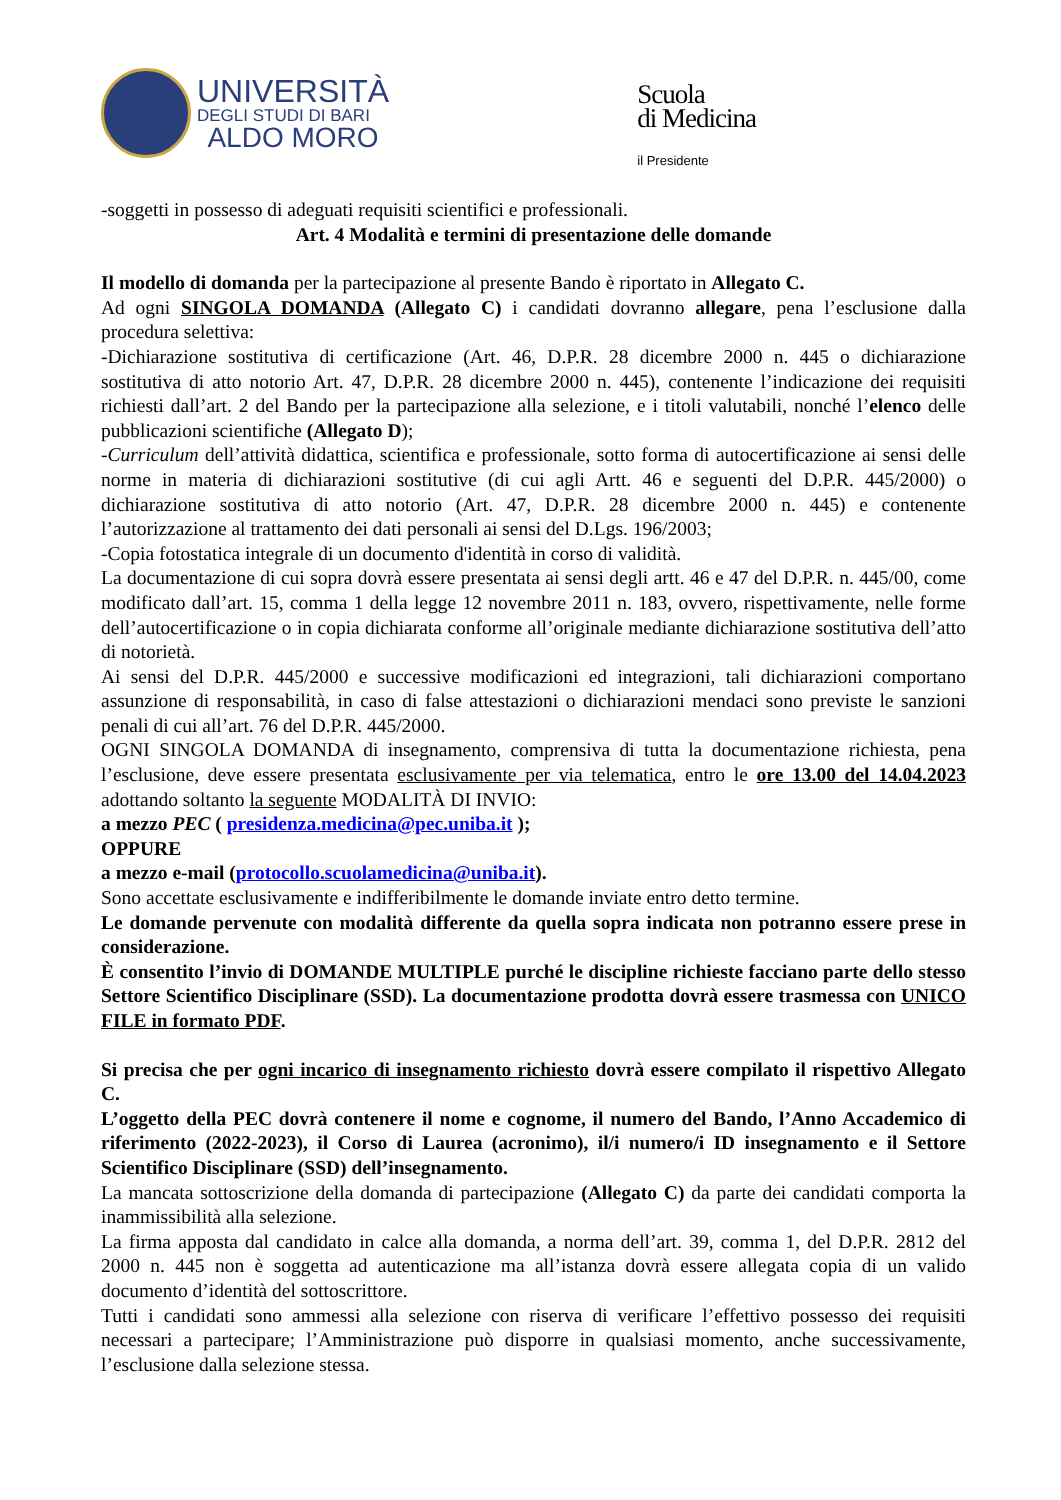UNIVERSITÀ
DEGLI STUDI DI BARI
ALDO MORO
Scuola
di Medicina
il Presidente
-soggetti in possesso di adeguati requisiti scientifici e professionali.
Art. 4 Modalità e termini di presentazione delle domande
Il modello di domanda per la partecipazione al presente Bando è riportato in Allegato C.
Ad ogni SINGOLA DOMANDA (Allegato C) i candidati dovranno allegare, pena l’esclusione dalla procedura selettiva:
-Dichiarazione sostitutiva di certificazione (Art. 46, D.P.R. 28 dicembre 2000 n. 445 o dichiarazione sostitutiva di atto notorio Art. 47, D.P.R. 28 dicembre 2000 n. 445), contenente l’indicazione dei requisiti richiesti dall’art. 2 del Bando per la partecipazione alla selezione, e i titoli valutabili, nonché l’elenco delle pubblicazioni scientifiche (Allegato D);
-Curriculum dell’attività didattica, scientifica e professionale, sotto forma di autocertificazione ai sensi delle norme in materia di dichiarazioni sostitutive (di cui agli Artt. 46 e seguenti del D.P.R. 445/2000) o dichiarazione sostitutiva di atto notorio (Art. 47, D.P.R. 28 dicembre 2000 n. 445) e contenente l’autorizzazione al trattamento dei dati personali ai sensi del D.Lgs. 196/2003;
-Copia fotostatica integrale di un documento d'identità in corso di validità.
La documentazione di cui sopra dovrà essere presentata ai sensi degli artt. 46 e 47 del D.P.R. n. 445/00, come modificato dall’art. 15, comma 1 della legge 12 novembre 2011 n. 183, ovvero, rispettivamente, nelle forme dell’autocertificazione o in copia dichiarata conforme all’originale mediante dichiarazione sostitutiva dell’atto di notorietà.
Ai sensi del D.P.R. 445/2000 e successive modificazioni ed integrazioni, tali dichiarazioni comportano assunzione di responsabilità, in caso di false attestazioni o dichiarazioni mendaci sono previste le sanzioni penali di cui all’art. 76 del D.P.R. 445/2000.
OGNI SINGOLA DOMANDA di insegnamento, comprensiva di tutta la documentazione richiesta, pena l’esclusione, deve essere presentata esclusivamente per via telematica, entro le ore 13.00 del 14.04.2023 adottando soltanto la seguente MODALITÀ DI INVIO:
a mezzo PEC ( presidenza.medicina@pec.uniba.it );
OPPURE
a mezzo e-mail (protocollo.scuolamedicina@uniba.it).
Sono accettate esclusivamente e indifferibilmente le domande inviate entro detto termine.
Le domande pervenute con modalità differente da quella sopra indicata non potranno essere prese in considerazione.
È consentito l’invio di DOMANDE MULTIPLE purché le discipline richieste facciano parte dello stesso Settore Scientifico Disciplinare (SSD). La documentazione prodotta dovrà essere trasmessa con UNICO FILE in formato PDF.
Si precisa che per ogni incarico di insegnamento richiesto dovrà essere compilato il rispettivo Allegato C.
L’oggetto della PEC dovrà contenere il nome e cognome, il numero del Bando, l’Anno Accademico di riferimento (2022-2023), il Corso di Laurea (acronimo), il/i numero/i ID insegnamento e il Settore Scientifico Disciplinare (SSD) dell’insegnamento.
La mancata sottoscrizione della domanda di partecipazione (Allegato C) da parte dei candidati comporta la inammissibilità alla selezione.
La firma apposta dal candidato in calce alla domanda, a norma dell’art. 39, comma 1, del D.P.R. 2812 del 2000 n. 445 non è soggetta ad autenticazione ma all’istanza dovrà essere allegata copia di un valido documento d’identità del sottoscrittore.
Tutti i candidati sono ammessi alla selezione con riserva di verificare l’effettivo possesso dei requisiti necessari a partecipare; l’Amministrazione può disporre in qualsiasi momento, anche successivamente, l’esclusione dalla selezione stessa.